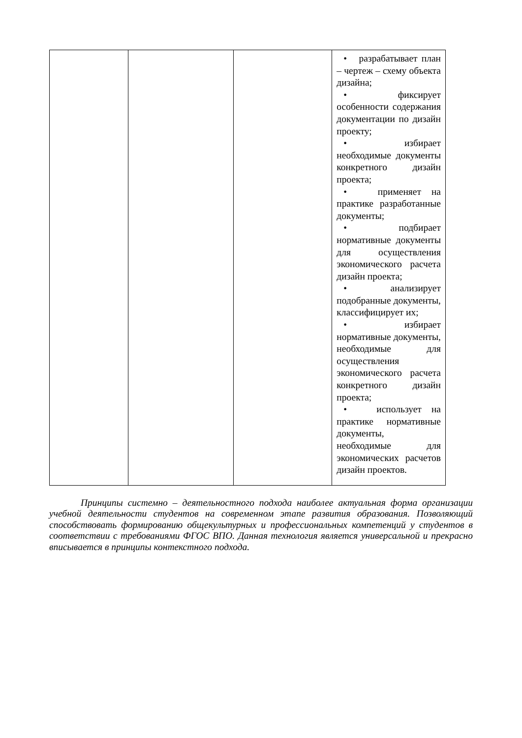| | | | • разрабатывает план – чертеж – схему объекта дизайна; • фиксирует особенности содержания документации по дизайн проекту; • избирает необходимые документы конкретного дизайн проекта; • применяет на практике разработанные документы; • подбирает нормативные документы для осуществления экономического расчета дизайн проекта; • анализирует подобранные документы, классифицирует их; • избирает нормативные документы, необходимые для осуществления экономического расчета конкретного дизайн проекта; • использует на практике нормативные документы, необходимые для экономических расчетов дизайн проектов. |
Принципы системно – деятельностного подхода наиболее актуальная форма организации учебной деятельности студентов на современном этапе развития образования. Позволяющий способствовать формированию общекультурных и профессиональных компетенций у студентов в соответствии с требованиями ФГОС ВПО. Данная технология является универсальной и прекрасно вписывается в принципы контекстного подхода.